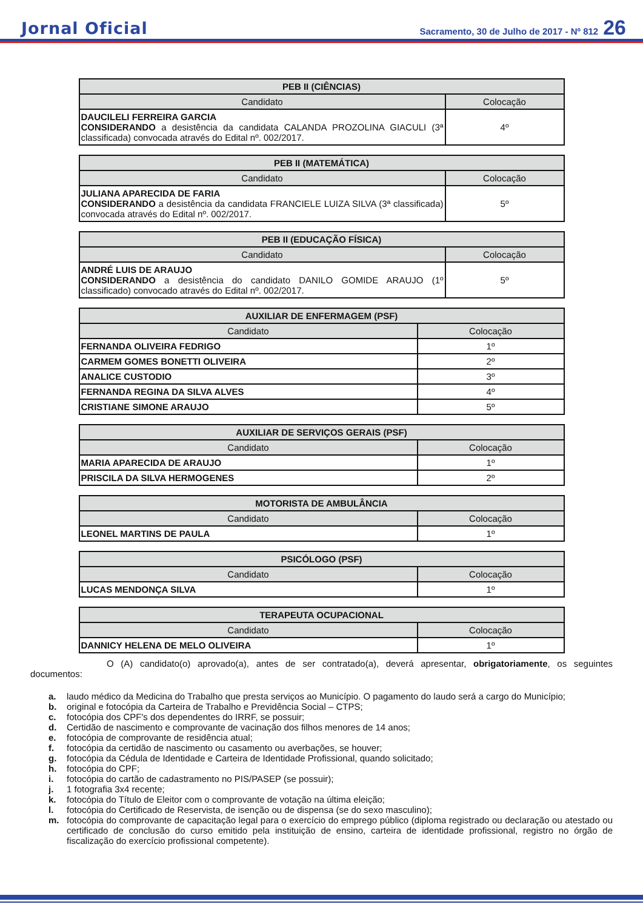Jornal Oficial
Sacramento, 30 de Julho de 2017 - Nº 812 26
| PEB II (CIÊNCIAS) | |
| --- | --- |
| Candidato | Colocação |
| DAUCILELI FERREIRA GARCIA CONSIDERANDO a desistência da candidata CALANDA PROZOLINA GIACULI (3ª classificada) convocada através do Edital nº. 002/2017. | 4º |
| PEB II (MATEMÁTICA) | |
| --- | --- |
| Candidato | Colocação |
| JULIANA APARECIDA DE FARIA CONSIDERANDO a desistência da candidata FRANCIELE LUIZA SILVA (3ª classificada) convocada através do Edital nº. 002/2017. | 5º |
| PEB II (EDUCAÇÃO FÍSICA) | |
| --- | --- |
| Candidato | Colocação |
| ANDRÉ LUIS DE ARAUJO CONSIDERANDO a desistência do candidato DANILO GOMIDE ARAUJO (1º classificado) convocado através do Edital nº. 002/2017. | 5º |
| AUXILIAR DE ENFERMAGEM (PSF) | |
| --- | --- |
| Candidato | Colocação |
| FERNANDA OLIVEIRA FEDRIGO | 1º |
| CARMEM GOMES BONETTI OLIVEIRA | 2º |
| ANALICE CUSTODIO | 3º |
| FERNANDA REGINA DA SILVA ALVES | 4º |
| CRISTIANE SIMONE ARAUJO | 5º |
| AUXILIAR DE SERVIÇOS GERAIS (PSF) | |
| --- | --- |
| Candidato | Colocação |
| MARIA APARECIDA DE ARAUJO | 1º |
| PRISCILA DA SILVA HERMOGENES | 2º |
| MOTORISTA DE AMBULÂNCIA | |
| --- | --- |
| Candidato | Colocação |
| LEONEL MARTINS DE PAULA | 1º |
| PSICÓLOGO (PSF) | |
| --- | --- |
| Candidato | Colocação |
| LUCAS MENDONÇA SILVA | 1º |
| TERAPEUTA OCUPACIONAL | |
| --- | --- |
| Candidato | Colocação |
| DANNICY HELENA DE MELO OLIVEIRA | 1º |
O (A) candidato(o) aprovado(a), antes de ser contratado(a), deverá apresentar, obrigatoriamente, os seguintes documentos:
a. laudo médico da Medicina do Trabalho que presta serviços ao Município. O pagamento do laudo será a cargo do Município;
b. original e fotocópia da Carteira de Trabalho e Previdência Social – CTPS;
c. fotocópia dos CPF's dos dependentes do IRRF, se possuir;
d. Certidão de nascimento e comprovante de vacinação dos filhos menores de 14 anos;
e. fotocópia de comprovante de residência atual;
f. fotocópia da certidão de nascimento ou casamento ou averbações, se houver;
g. fotocópia da Cédula de Identidade e Carteira de Identidade Profissional, quando solicitado;
h. fotocópia do CPF;
i. fotocópia do cartão de cadastramento no PIS/PASEP (se possuir);
j. 1 fotografia 3x4 recente;
k. fotocópia do Título de Eleitor com o comprovante de votação na última eleição;
l. fotocópia do Certificado de Reservista, de isenção ou de dispensa (se do sexo masculino);
m. fotocópia do comprovante de capacitação legal para o exercício do emprego público (diploma registrado ou declaração ou atestado ou certificado de conclusão do curso emitido pela instituição de ensino, carteira de identidade profissional, registro no órgão de fiscalização do exercício profissional competente).